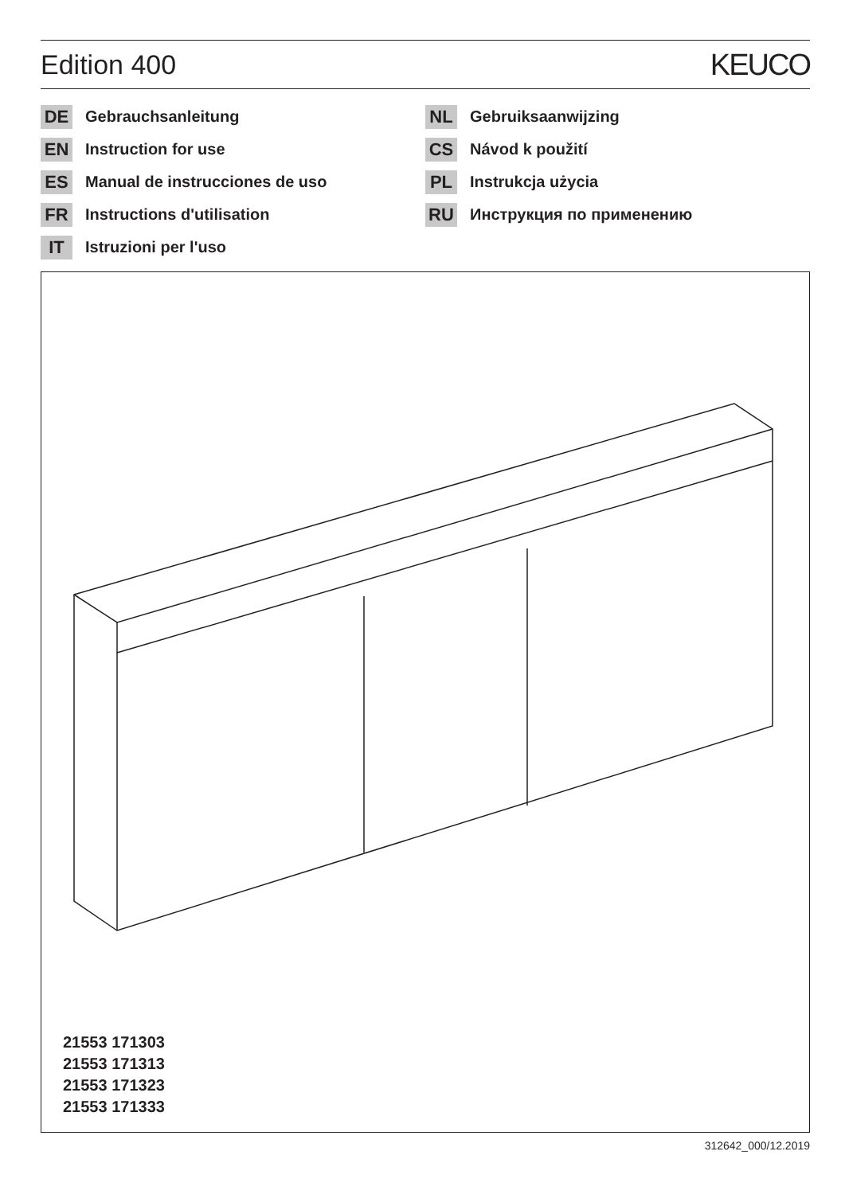Edition 400 KEUCO
DE Gebrauchsanleitung
EN Instruction for use
ES Manual de instrucciones de uso
FR Instructions d'utilisation
IT Istruzioni per l'uso
NL Gebruiksaanwijzing
CS Návod k použití
PL Instrukcja użycia
RU Инструкция по применению
21553 171303
21553 171313
21553 171323
21553 171333
312642_000/12.2019